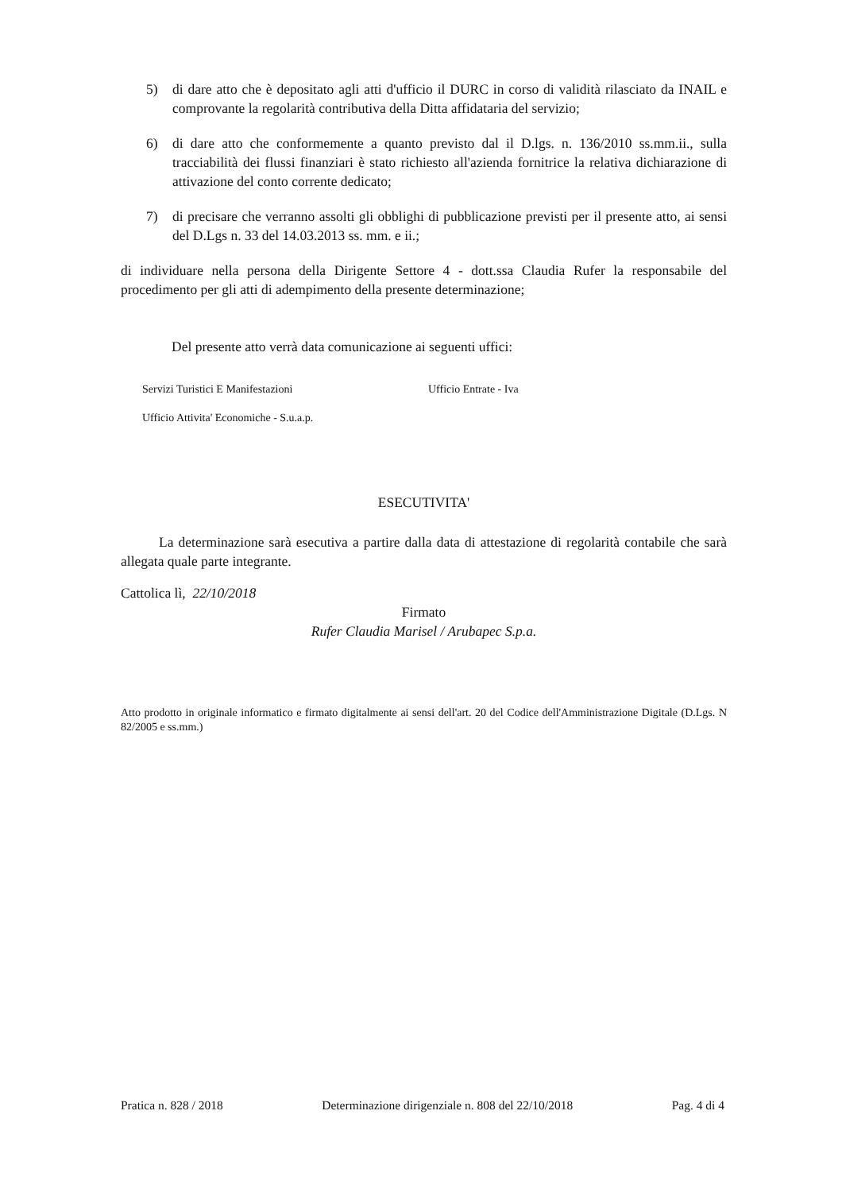5) di dare atto che è depositato agli atti d'ufficio il DURC in corso di validità rilasciato da INAIL e comprovante la regolarità contributiva della Ditta affidataria del servizio;
6) di dare atto che conformemente a quanto previsto dal il D.lgs. n. 136/2010 ss.mm.ii., sulla tracciabilità dei flussi finanziari è stato richiesto all'azienda fornitrice la relativa dichiarazione di attivazione del conto corrente dedicato;
7) di precisare che verranno assolti gli obblighi di pubblicazione previsti per il presente atto, ai sensi del D.Lgs n. 33 del 14.03.2013 ss. mm. e ii.;
di individuare nella persona della Dirigente Settore 4 - dott.ssa Claudia Rufer la responsabile del procedimento per gli atti di adempimento della presente determinazione;
Del presente atto verrà data comunicazione ai seguenti uffici:
Servizi Turistici E Manifestazioni Ufficio Entrate - Iva Ufficio Attivita' Economiche - S.u.a.p.
ESECUTIVITA'
La determinazione sarà esecutiva a partire dalla data di attestazione di regolarità contabile che sarà allegata quale parte integrante.
Cattolica lì, 22/10/2018
Firmato
Rufer Claudia Marisel / Arubapec S.p.a.
Atto prodotto in originale informatico e firmato digitalmente ai sensi dell'art. 20 del Codice dell'Amministrazione Digitale (D.Lgs. N 82/2005 e ss.mm.)
Pratica n. 828 / 2018 Determinazione dirigenziale n. 808 del 22/10/2018 Pag. 4 di 4